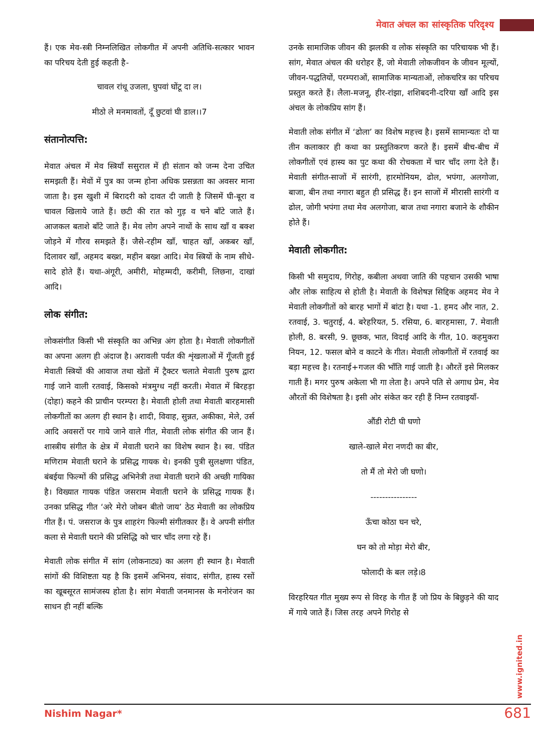मेवात अंचल का सांस्कृतिक परिदृश्य
हैं। एक मेव-स्त्री निम्नलिखित लोकगीत में अपनी अतिथि-सत्कार भावन का परिचय देती हुई कहती है-
चावल रांधू उजला, घुपवां घोंटू दा ल।
मीठो ले मनमावतों, दूँ छुटवां घी डाल।।7
संतानोत्पत्ति:
मेवात अंचल में मेव स्त्रियाँ ससुराल में ही संतान को जन्म देना उचित समझती हैं। मेवों में पुत्र का जन्म होना अधिक प्रसन्नता का अवसर माना जाता है। इस खुशी में बिरादरी को दावत दी जाती है जिसमें घी-बूरा व चावल खिलाये जाते हैं। छटी की रात को गुड़ व चने बाँटे जाते हैं। आजकल बताशे बाँटे जाते हैं। मेव लोग अपने नाथों के साथ खाँ व बक्श जोड़ने में गौरव समझते हैं। जैसे-रहीम खाँ, चाहत खाँ, अकबर खाँ, दिलावर खाँ, अहमद बख्श, महीन बख्श आदि। मेव स्त्रियों के नाम सीधे-सादे होते हैं। यथा-अंगूरी, अमीरी, मोहम्मदी, करीमी, लिछना, दाखां आदि।
लोक संगीत:
लोकसंगीत किसी भी संस्कृति का अभिन्न अंग होता है। मेवाती लोकगीतों का अपना अलग ही अंदाज है। अरावली पर्वत की शृंखलाओं में गूँजती हुई मेवाती स्त्रियों की आवाज तथा खेतों में ट्रैक्टर चलाते मेवाती पुरुष द्वारा गाई जाने वाली रतवाई, किसको मंत्रमुग्ध नहीं करती। मेवात में बिरहड़ा (दोहा) कहने की प्राचीन परम्परा है। मेवाती होली तथा मेवाती बारहमासी लोकगीतों का अलग ही स्थान है। शादी, विवाह, सुन्नत, अकीका, मेले, उर्स आदि अवसरों पर गाये जाने वाले गीत, मेवाती लोक संगीत की जान हैं। शास्त्रीय संगीत के क्षेत्र में मेवाती घराने का विशेष स्थान है। स्व. पंडित मणिराम मेवाती घराने के प्रसिद्ध गायक थे। इनकी पुत्री सुलक्षणा पंडित, बंबईया फिल्मों की प्रसिद्ध अभिनेत्री तथा मेवाती घराने की अच्छी गायिका है। विख्यात गायक पंडित जसराम मेवाती घराने के प्रसिद्ध गायक हैं। उनका प्रसिद्ध गीत ‘अरे मेरो जोबन बीतो जाय’ ठेठ मेवाती का लोकप्रिय गीत हैं। पं. जसराज के पुत्र शाहरंग फिल्मी संगीतकार हैं। वे अपनी संगीत कला से मेवाती घराने की प्रसिद्धि को चार चाँद लगा रहे हैं।
मेवाती लोक संगीत में सांग (लोकनाट्य) का अलग ही स्थान है। मेवाती सांगों की विशिष्टता यह है कि इसमें अभिनय, संवाद, संगीत, हास्य रसों का खूबसूरत सामंजस्य होता है। सांग मेवाती जनमानस के मनोरंजन का साधन ही नहीं बल्कि
उनके सामाजिक जीवन की झलकी व लोक संस्कृति का परिचायक भी हैं। सांग, मेवात अंचल की धरोहर हैं, जो मेवाती लोकजीवन के जीवन मूल्यों, जीवन-पद्धतियों, परम्पराओं, सामाजिक मान्यताओं, लोकचरित्र का परिचय प्रस्तुत करते हैं। लैला-मजनू, हीर-रांझा, शशिबदनी-दरिया खाँ आदि इस अंचल के लोकप्रिय सांग हैं।
मेवाती लोक संगीत में ‘ढोला’ का विशेष महत्त्व है। इसमें सामान्यतः दो या तीन कलाकार ही कथा का प्रस्तुतिकरण करते हैं। इसमें बीच-बीच में लोकगीतों एवं हास्य का पुट कथा की रोचकता में चार चाँद लगा देते हैं। मेवाती संगीत-साजों में सारंगी, हारमोनियम, ढोल, भपंगा, अलगोजा, बाजा, बीन तथा नगारा बहुत ही प्रसिद्ध हैं। इन साजों में मीरासी सारंगी व ढोल, जोगी भपंगा तथा मेव अलगोजा, बाज तथा नगारा बजाने के शौकीन होते हैं।
मेवाती लोकगीत:
किसी भी समुदाय, गिरोह, कबीला अथवा जाति की पहचान उसकी भाषा और लोक साहित्य से होती है। मेवाती के विशेषज्ञ सिद्दिक अहमद मेव ने मेवाती लोकगीतों को बारह भागों में बांटा है। यथा -1. हमद और नात, 2. रतवाई, 3. चतुराई, 4. बरेहरियत, 5. रसिया, 6. बारहमासा, 7. मेवाती होली, 8. बरसी, 9. छूछक, भात, विदाई आदि के गीत, 10. कहमुकरा नियन, 12. फसल बोने व काटने के गीत। मेवाती लोकगीतों में रतवाई का बड़ा महत्त्व है। रतनाई+गजल की भाँति गाई जाती है। औरतें इसे मिलकर गाती हैं। मगर पुरुष अकेला भी गा लेता है। अपने पति से अगाध प्रेम, मेव औरतों की विशेषता है। इसी ओर संकेत कर रही हैं निम्न रतवाइयाँ-
औंडी रोटी घी घणो
खाले-खाले मेरा नणदी का बीर,
तो मैं तो मेरो जी घणो।
----------------
ऊँचा कोठा घन चरे,
घन को तो मोड़ा मेरो बीर,
फोलादी के बल लड़े।8
विरहरियत गीत मुख्य रूप से विरह के गीत हैं जो प्रिय के बिछुड़ने की याद में गाये जाते हैं। जिस तरह अपने गिरोह से
www.ignited.in
Nishim Nagar* 681